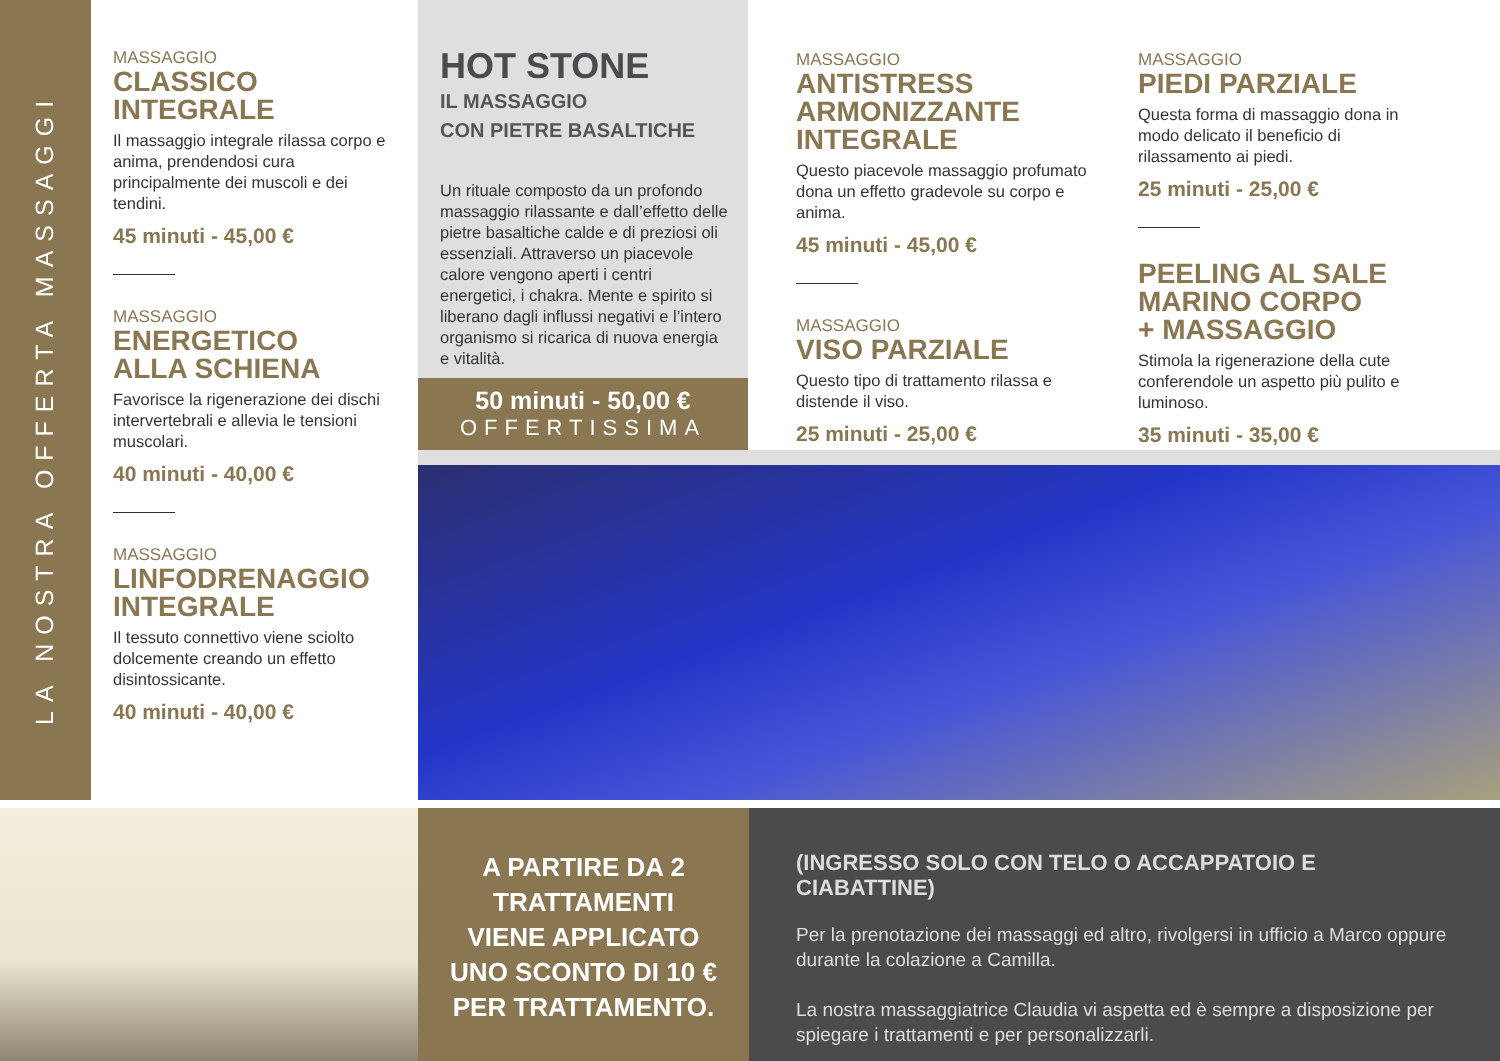LA NOSTRA OFFERTA MASSAGGI
MASSAGGIO
CLASSICO
INTEGRALE
Il massaggio integrale rilassa corpo e anima, prendendosi cura principalmente dei muscoli e dei tendini.
45 minuti - 45,00 €
MASSAGGIO
ENERGETICO
ALLA SCHIENA
Favorisce la rigenerazione dei dischi intervertebrali e allevia le tensioni muscolari.
40 minuti - 40,00 €
MASSAGGIO
LINFODRENAGGIO
INTEGRALE
Il tessuto connettivo viene sciolto dolcemente creando un effetto disintossicante.
40 minuti - 40,00 €
HOT STONE
IL MASSAGGIO
CON PIETRE BASALTICHE
Un rituale composto da un profondo massaggio rilassante e dall’effetto delle pietre basaltiche calde e di preziosi oli essenziali. Attraverso un piacevole calore vengono aperti i centri energetici, i chakra. Mente e spirito si liberano dagli influssi negativi e l’intero organismo si ricarica di nuova energia e vitalità.
50 minuti - 50,00 €
OFFERTISSIMA
MASSAGGIO
ANTISTRESS
ARMONIZZANTE
INTEGRALE
Questo piacevole massaggio profumato dona un effetto gradevole su corpo e anima.
45 minuti - 45,00 €
MASSAGGIO
VISO PARZIALE
Questo tipo di trattamento rilassa e distende il viso.
25 minuti - 25,00 €
MASSAGGIO
PIEDI PARZIALE
Questa forma di massaggio dona in modo delicato il beneficio di rilassamento ai piedi.
25 minuti - 25,00 €
PEELING AL SALE
MARINO CORPO
+ MASSAGGIO
Stimola la rigenerazione della cute conferendole un aspetto più pulito e luminoso.
35 minuti - 35,00 €
A PARTIRE DA 2
TRATTAMENTI
VIENE APPLICATO
UNO SCONTO DI 10 €
PER TRATTAMENTO.
(INGRESSO SOLO CON TELO O ACCAPPATOIO E CIABATTINE)
Per la prenotazione dei massaggi ed altro, rivolgersi in ufficio a Marco oppure durante la colazione a Camilla.
La nostra massaggiatrice Claudia vi aspetta ed è sempre a disposizione per spiegare i trattamenti e per personalizzarli.